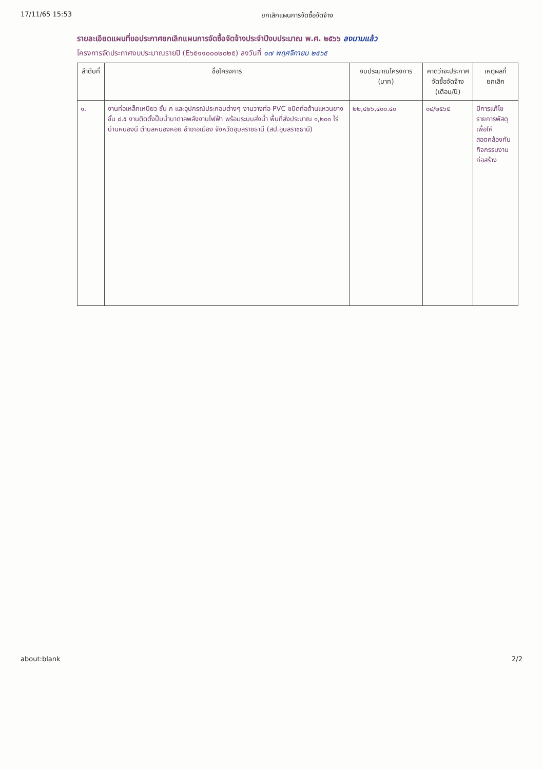17/11/65 15:53 ยกเลิกแผนการจัดซื้อจัดจ้าง
รายละเอียดแผนที่ขอประกาศยกเลิกแผนการจัดซื้อจัดจ้างประจำปีงบประมาณ พ.ศ. ๒๕๖๖ ลงนามแล้ว
โครงการจัดประกาศงบประมาณรายปี (E๖๕๑๑๐๐๐๒๐๒๕) ลงวันที่ ๑๗ พฤศจิกายน ๒๕๖๕
| ลำดับที่ | ชื่อโครงการ | งบประมาณโครงการ (บาท) | คาดว่าจะประกาศจัดซื้อจัดจ้าง (เดือน/ปี) | เหตุผลที่ยกเลิก |
| --- | --- | --- | --- | --- |
| ๑. | งานท่อเหล็กเหนียว ชั้น ก และอุปกรณ์ประกอบต่างๆ งานวางท่อ PVC ชนิดท่อด้านแหวนยางชั้น ๘.๕ งานติดตั้งปั๊มน้ำบาดาลพลังงานไฟฟ้า พร้อมระบบส่งน้ำ พื้นที่ส่งประมาณ ๑,๒๐๐ ไร่ บ้านหนองนี ตำบลหนองหอย อำเภอเมือง จังหวัดอุบลราชธานี (สป.อุบลราชธานี) | ๒๒,๔๒๖,๔๐๐.๔๐ | ๐๔/๒๕๖๕ | มีการแก้ไขรายการพัสดุเพื่อให้สอดคล้องกับกิจกรรมงานก่อสร้าง |
about:blank 2/2